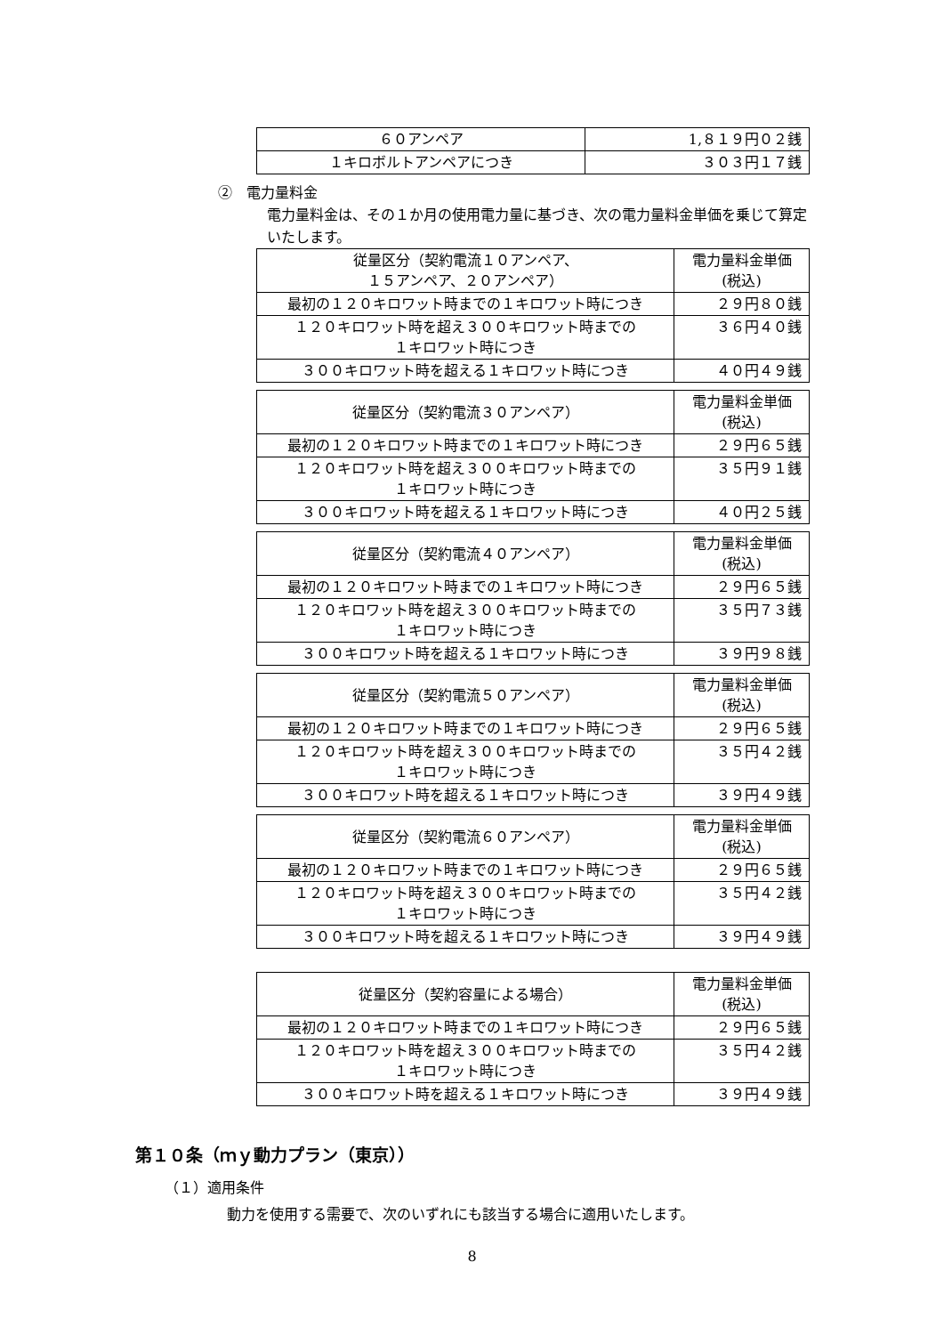| ６０アンペア | 1,８１９円０２銭 |
| １キロボルトアンペアにつき | ３０３円１７銭 |
②　電力量料金
電力量料金は、その１か月の使用電力量に基づき、次の電力量料金単価を乗じて算定いたします。
| 従量区分（契約電流１０アンペア、 １５アンペア、２０アンペア） | 電力量料金単価 (税込) |
| 最初の１２０キロワット時までの１キロワット時につき | ２９円８０銭 |
| １２０キロワット時を超え３００キロワット時までの １キロワット時につき | ３６円４０銭 |
| ３００キロワット時を超える１キロワット時につき | ４０円４９銭 |
| 従量区分（契約電流３０アンペア） | 電力量料金単価 (税込) |
| 最初の１２０キロワット時までの１キロワット時につき | ２９円６５銭 |
| １２０キロワット時を超え３００キロワット時までの １キロワット時につき | ３５円９１銭 |
| ３００キロワット時を超える１キロワット時につき | ４０円２５銭 |
| 従量区分（契約電流４０アンペア） | 電力量料金単価 (税込) |
| 最初の１２０キロワット時までの１キロワット時につき | ２９円６５銭 |
| １２０キロワット時を超え３００キロワット時までの １キロワット時につき | ３５円７３銭 |
| ３００キロワット時を超える１キロワット時につき | ３９円９８銭 |
| 従量区分（契約電流５０アンペア） | 電力量料金単価 (税込) |
| 最初の１２０キロワット時までの１キロワット時につき | ２９円６５銭 |
| １２０キロワット時を超え３００キロワット時までの １キロワット時につき | ３５円４２銭 |
| ３００キロワット時を超える１キロワット時につき | ３９円４９銭 |
| 従量区分（契約電流６０アンペア） | 電力量料金単価 (税込) |
| 最初の１２０キロワット時までの１キロワット時につき | ２９円６５銭 |
| １２０キロワット時を超え３００キロワット時までの １キロワット時につき | ３５円４２銭 |
| ３００キロワット時を超える１キロワット時につき | ３９円４９銭 |
| 従量区分（契約容量による場合） | 電力量料金単価 (税込) |
| 最初の１２０キロワット時までの１キロワット時につき | ２９円６５銭 |
| １２０キロワット時を超え３００キロワット時までの １キロワット時につき | ３５円４２銭 |
| ３００キロワット時を超える１キロワット時につき | ３９円４９銭 |
第１０条（ｍｙ動力プラン（東京））
（１）適用条件
動力を使用する需要で、次のいずれにも該当する場合に適用いたします。
8